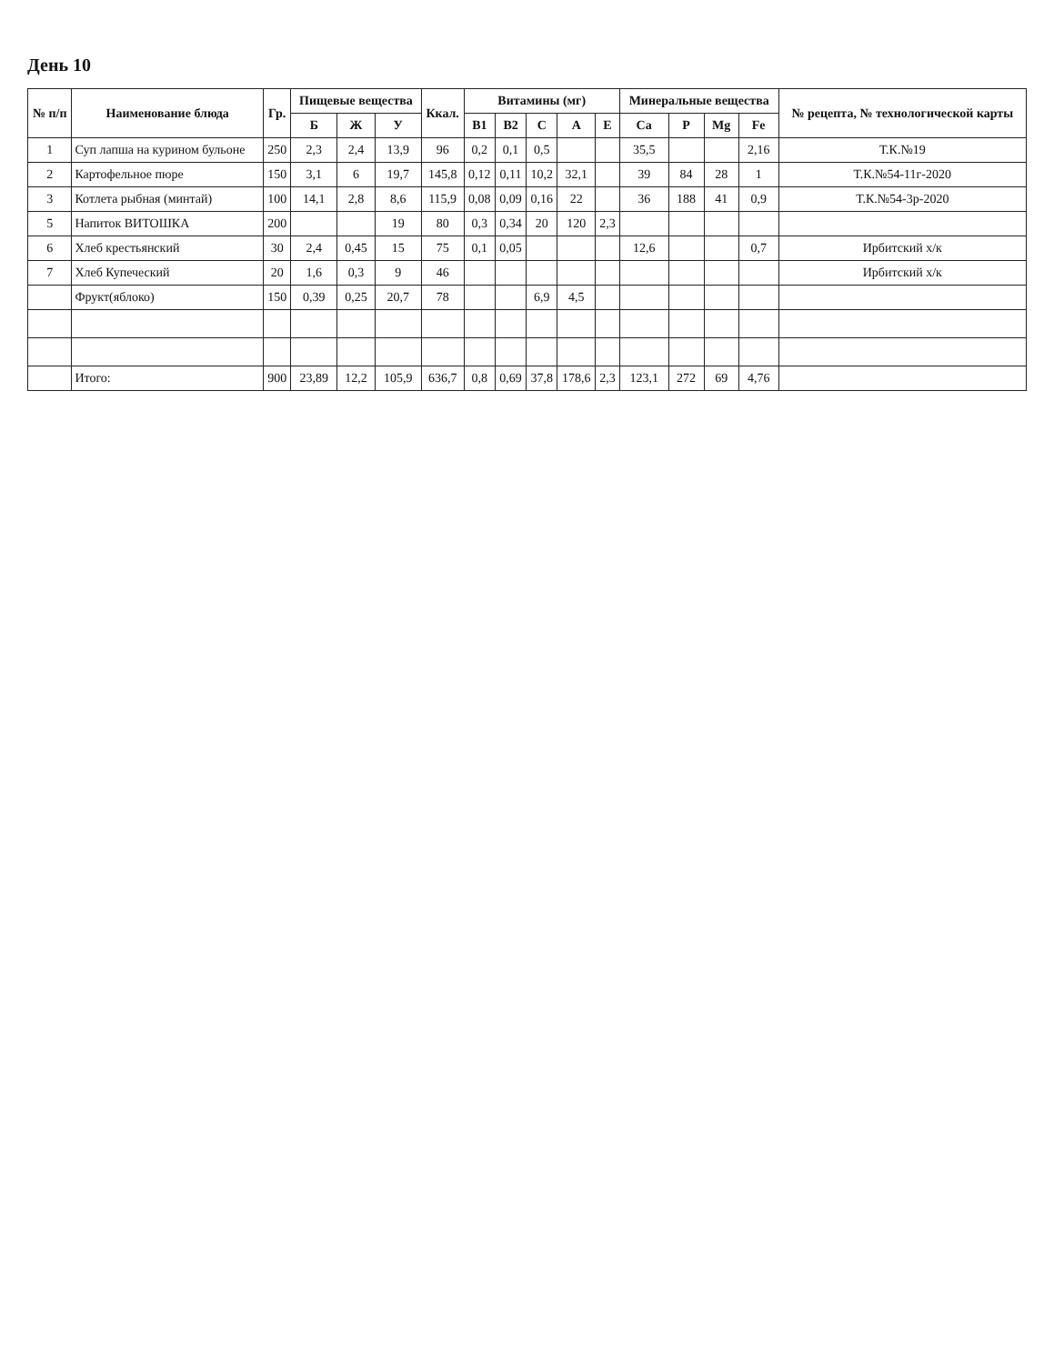День 10
| № п/п | Наименование блюда | Гр. | Пищевые вещества | | | Ккал. | Витамины (мг) | | | | | Минеральные вещества | | | | № рецепта, № технологической карты |
| --- | --- | --- | --- | --- | --- | --- | --- | --- | --- | --- | --- | --- | --- | --- | --- | --- |
| | | | Б | Ж | У | | В1 | В2 | С | А | Е | Ca | P | Mg | Fe | |
| 1 | Суп лапша на курином бульоне | 250 | 2,3 | 2,4 | 13,9 | 96 | 0,2 | 0,1 | 0,5 | | | 35,5 | | | 2,16 | Т.К.№19 |
| 2 | Картофельное пюре | 150 | 3,1 | 6 | 19,7 | 145,8 | 0,12 | 0,11 | 10,2 | 32,1 | | 39 | 84 | 28 | 1 | Т.К.№54-11г-2020 |
| 3 | Котлета рыбная (минтай) | 100 | 14,1 | 2,8 | 8,6 | 115,9 | 0,08 | 0,09 | 0,16 | 22 | | 36 | 188 | 41 | 0,9 | Т.К.№54-3р-2020 |
| 5 | Напиток ВИТОШКА | 200 | | | 19 | 80 | 0,3 | 0,34 | 20 | 120 | 2,3 | | | | | |
| 6 | Хлеб крестьянский | 30 | 2,4 | 0,45 | 15 | 75 | 0,1 | 0,05 | | | | 12,6 | | | 0,7 | Ирбитский х/к |
| 7 | Хлеб Купеческий | 20 | 1,6 | 0,3 | 9 | 46 | | | | | | | | | | Ирбитский х/к |
| | Фрукт(яблоко) | 150 | 0,39 | 0,25 | 20,7 | 78 | | | 6,9 | 4,5 | | | | | | |
| | Итого: | 900 | 23,89 | 12,2 | 105,9 | 636,7 | 0,8 | 0,69 | 37,8 | 178,6 | 2,3 | 123,1 | 272 | 69 | 4,76 | |